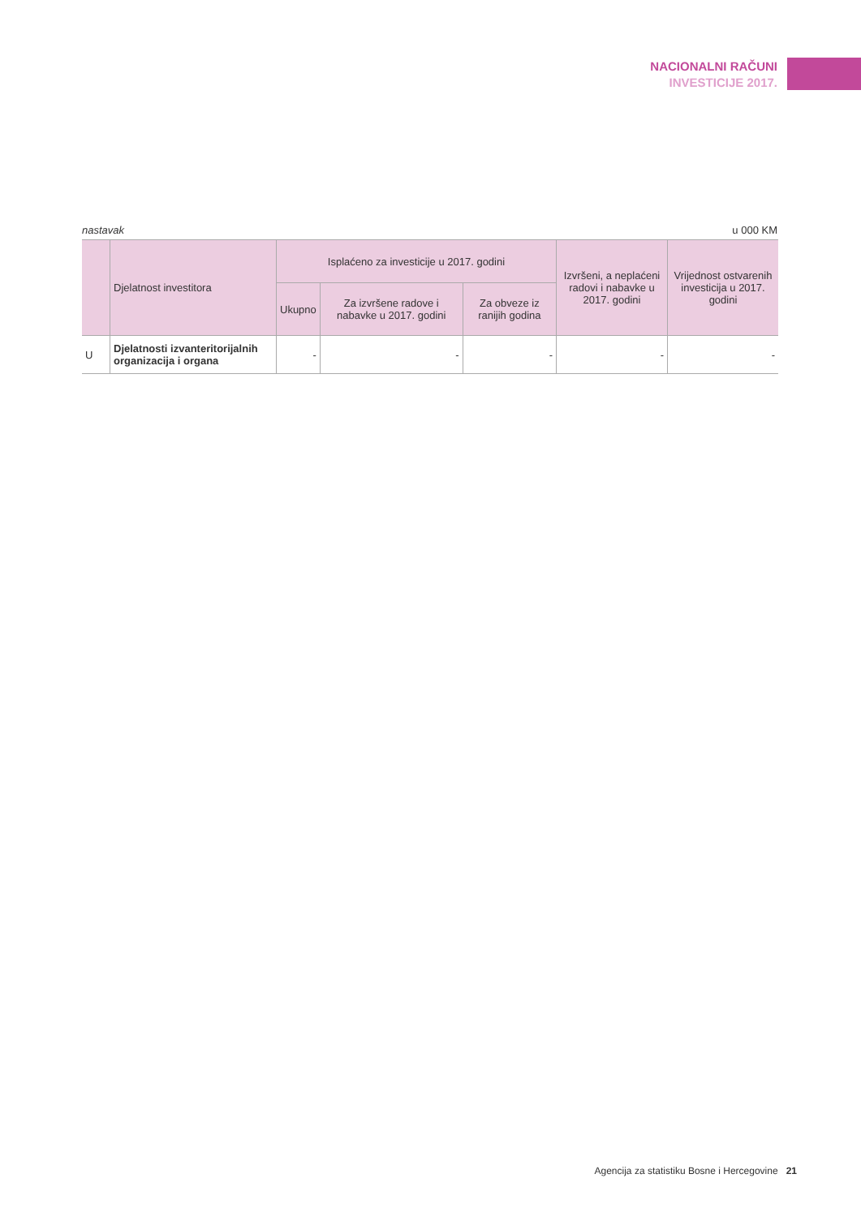NACIONALNI RAČUNI
INVESTICIJE 2017.
nastavak u 000 KM
| | Djelatnost investitora | Isplaćeno za investicije u 2017. godini | | | Izvršeni, a neplaćeni radovi i nabavke u 2017. godini | Vrijednost ostvarenih investicija u 2017. godini |
| --- | --- | --- | --- | --- | --- | --- |
| | | Ukupno | Za izvršene radove i nabavke u 2017. godini | Za obveze iz ranijih godina | | |
| U | Djelatnosti izvanteritorijalnih organizacija i organa | - | - | - | - | - |
Agencija za statistiku Bosne i Hercegovine 21